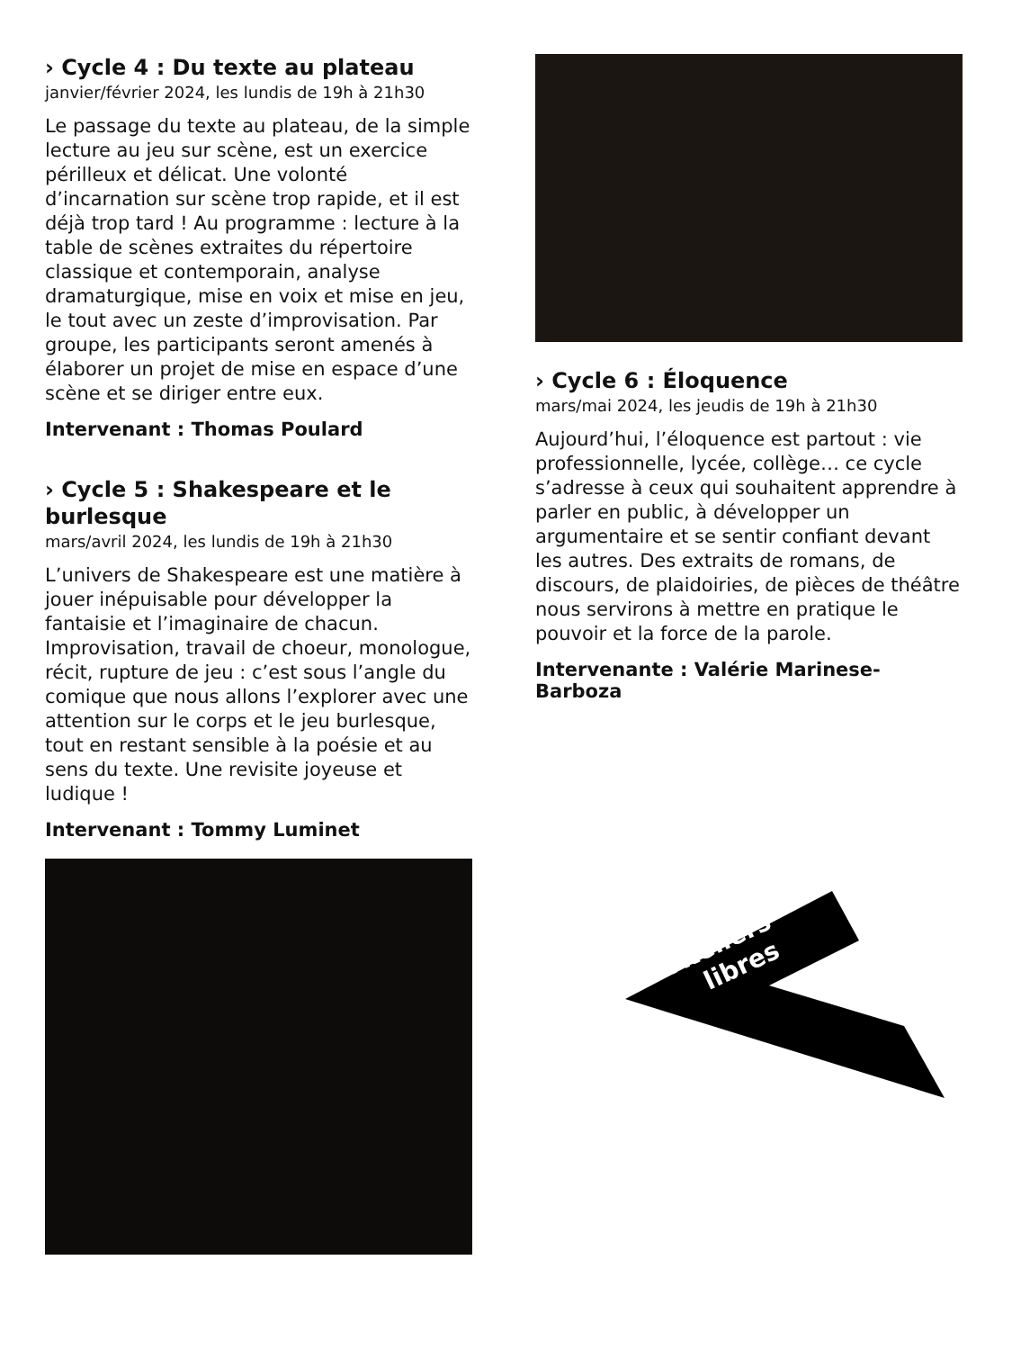› Cycle 4 : Du texte au plateau
janvier/février 2024, les lundis de 19h à 21h30
Le passage du texte au plateau, de la simple lecture au jeu sur scène, est un exercice périlleux et délicat. Une volonté d’incarnation sur scène trop rapide, et il est déjà trop tard ! Au programme : lecture à la table de scènes extraites du répertoire classique et contemporain, analyse dramaturgique, mise en voix et mise en jeu, le tout avec un zeste d’improvisation. Par groupe, les participants seront amenés à élaborer un projet de mise en espace d’une scène et se diriger entre eux.
Intervenant : Thomas Poulard
› Cycle 5 : Shakespeare et le burlesque
mars/avril 2024, les lundis de 19h à 21h30
L’univers de Shakespeare est une matière à jouer inépuisable pour développer la fantaisie et l’imaginaire de chacun. Improvisation, travail de choeur, monologue, récit, rupture de jeu : c’est sous l’angle du comique que nous allons l’explorer avec une attention sur le corps et le jeu burlesque, tout en restant sensible à la poésie et au sens du texte. Une revisite joyeuse et ludique !
Intervenant : Tommy Luminet
› Cycle 6 : Éloquence
mars/mai 2024, les jeudis de 19h à 21h30
Aujourd’hui, l’éloquence est partout : vie professionnelle, lycée, collège… ce cycle s’adresse à ceux qui souhaitent apprendre à parler en public, à développer un argumentaire et se sentir confiant devant les autres. Des extraits de romans, de discours, de plaidoiries, de pièces de théâtre nous servirons à mettre en pratique le pouvoir et la force de la parole.
Intervenante : Valérie Marinese-Barboza
Ateliers
libres